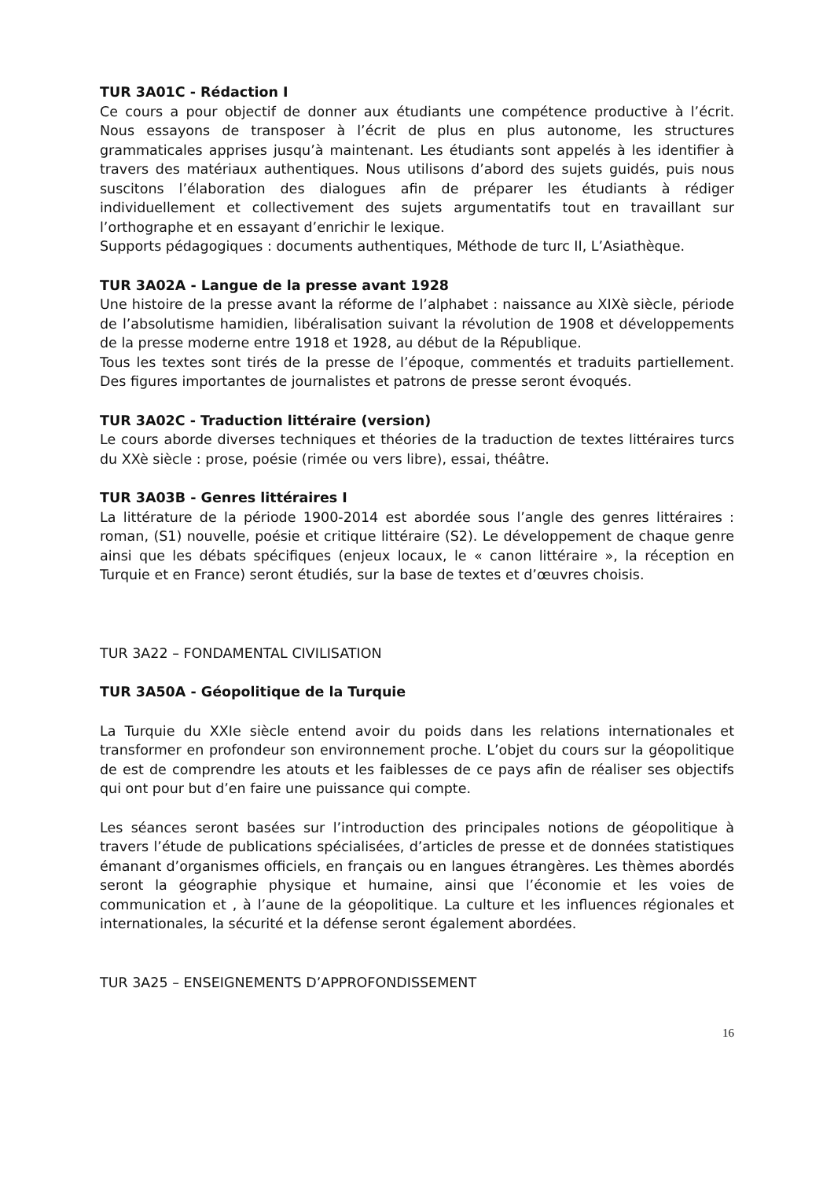TUR 3A01C - Rédaction I
Ce cours a pour objectif de donner aux étudiants une compétence productive à l’écrit. Nous essayons de transposer à l’écrit de plus en plus autonome, les structures grammaticales apprises jusqu’à maintenant. Les étudiants sont appelés à les identifier à travers des matériaux authentiques. Nous utilisons d’abord des sujets guidés, puis nous suscitons l’élaboration des dialogues afin de préparer les étudiants à rédiger individuellement et collectivement des sujets argumentatifs tout en travaillant sur l’orthographe et en essayant d’enrichir le lexique.
Supports pédagogiques : documents authentiques, Méthode de turc II, L’Asiathèque.
TUR 3A02A - Langue de la presse avant 1928
Une histoire de la presse avant la réforme de l’alphabet : naissance au XIXè siècle, période de l’absolutisme hamidien, libéralisation suivant la révolution de 1908 et développements de la presse moderne entre 1918 et 1928, au début de la République.
Tous les textes sont tirés de la presse de l’époque, commentés et traduits partiellement. Des figures importantes de journalistes et patrons de presse seront évoqués.
TUR 3A02C - Traduction littéraire (version)
Le cours aborde diverses techniques et théories de la traduction de textes littéraires turcs du XXè siècle : prose, poésie (rimée ou vers libre), essai, théâtre.
TUR 3A03B - Genres littéraires I
La littérature de la période 1900-2014 est abordée sous l’angle des genres littéraires : roman, (S1) nouvelle, poésie et critique littéraire (S2). Le développement de chaque genre ainsi que les débats spécifiques (enjeux locaux, le « canon littéraire », la réception en Turquie et en France) seront étudiés, sur la base de textes et d’œuvres choisis.
TUR 3A22 – FONDAMENTAL CIVILISATION
TUR 3A50A - Géopolitique de la Turquie
La Turquie du XXIe siècle entend avoir du poids dans les relations internationales et transformer en profondeur son environnement proche. L’objet du cours sur la géopolitique de est de comprendre les atouts et les faiblesses de ce pays afin de réaliser ses objectifs qui ont pour but d’en faire une puissance qui compte.
Les séances seront basées sur l’introduction des principales notions de géopolitique à travers l’étude de publications spécialisées, d’articles de presse et de données statistiques émanant d’organismes officiels, en français ou en langues étrangères. Les thèmes abordés seront la géographie physique et humaine, ainsi que l’économie et les voies de communication et , à l’aune de la géopolitique. La culture et les influences régionales et internationales, la sécurité et la défense seront également abordées.
TUR 3A25 – ENSEIGNEMENTS D’APPROFONDISSEMENT
16